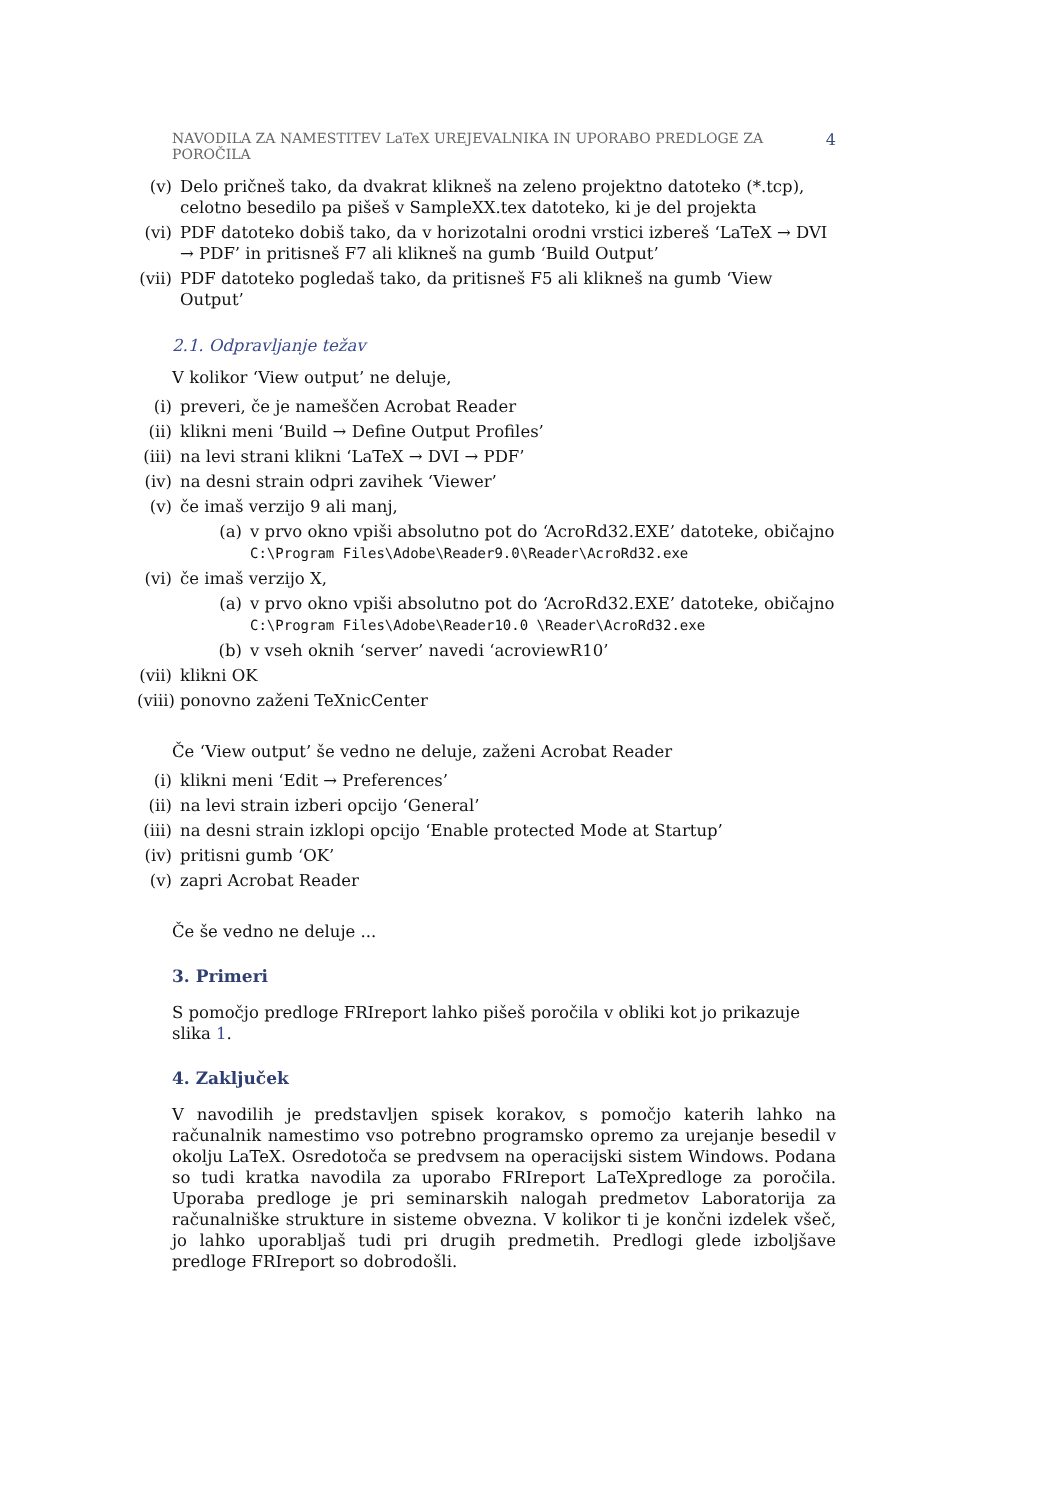NAVODILA ZA NAMESTITEV LaTeX UREJEVALNIKA IN UPORABO PREDLOGE ZA POROČILA 4
(v) Delo pričneš tako, da dvakrat klikneš na zeleno projektno datoteko (*.tcp), celotno besedilo pa pišeš v SampleXX.tex datoteko, ki je del projekta
(vi) PDF datoteko dobiš tako, da v horizotalni orodni vrstici izbereš ‘LaTeX → DVI → PDF’ in pritisneš F7 ali klikneš na gumb ‘Build Output’
(vii) PDF datoteko pogledaš tako, da pritisneš F5 ali klikneš na gumb ‘View Output’
2.1. Odpravljanje težav
V kolikor ‘View output’ ne deluje,
(i) preveri, če je nameščen Acrobat Reader
(ii) klikni meni ‘Build → Define Output Profiles’
(iii) na levi strani klikni ‘LaTeX → DVI → PDF’
(iv) na desni strain odpri zavihek ‘Viewer’
(v) če imaš verzijo 9 ali manj,
(a) v prvo okno vpiši absolutno pot do ‘AcroRd32.EXE’ datoteke, običajno C:\Program Files\Adobe\Reader9.0\Reader\AcroRd32.exe
(vi) če imaš verzijo X,
(a) v prvo okno vpiši absolutno pot do ‘AcroRd32.EXE’ datoteke, običajno C:\Program Files\Adobe\Reader10.0 \Reader\AcroRd32.exe
(b) v vseh oknih ‘server’ navedi ‘acroviewR10’
(vii) klikni OK
(viii) ponovno zaženi TeXnicCenter
Če ‘View output’ še vedno ne deluje, zaženi Acrobat Reader
(i) klikni meni ‘Edit → Preferences’
(ii) na levi strain izberi opcijo ‘General’
(iii) na desni strain izklopi opcijo ‘Enable protected Mode at Startup’
(iv) pritisni gumb ‘OK’
(v) zapri Acrobat Reader
Če še vedno ne deluje ...
3. Primeri
S pomočjo predloge FRIreport lahko pišeš poročila v obliki kot jo prikazuje slika 1.
4. Zaključek
V navodilih je predstavljen spisek korakov, s pomočjo katerih lahko na računalnik namestimo vso potrebno programsko opremo za urejanje besedil v okolju LaTeX. Osredotoča se predvsem na operacijski sistem Windows. Podana so tudi kratka navodila za uporabo FRIreport LaTeXpredloge za poročila. Uporaba predloge je pri seminarskih nalogah predmetov Laboratorija za računalniške strukture in sisteme obvezna. V kolikor ti je končni izdelek všeč, jo lahko uporabljaš tudi pri drugih predmetih. Predlogi glede izboljšave predloge FRIreport so dobrodošli.